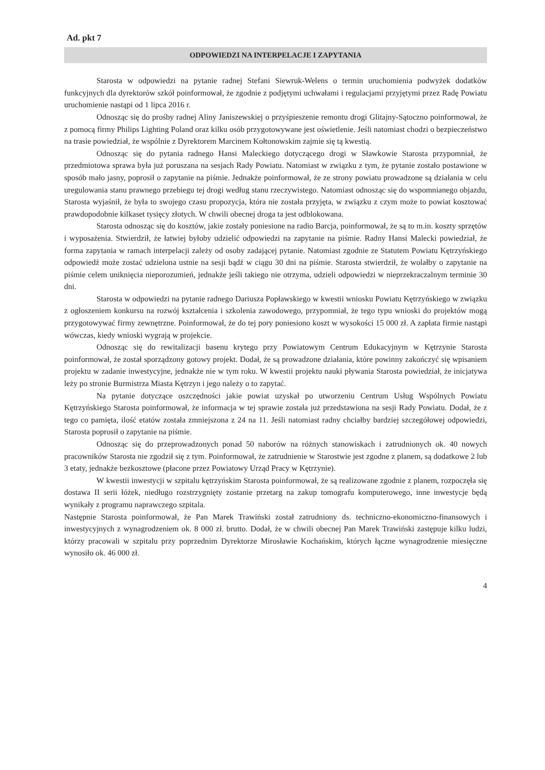Ad. pkt 7
ODPOWIEDZI NA INTERPELACJE I ZAPYTANIA
Starosta w odpowiedzi na pytanie radnej Stefani Siewruk-Welens o termin uruchomienia podwyżek dodatków funkcyjnych dla dyrektorów szkół poinformował, że zgodnie z podjętymi uchwałami i regulacjami przyjętymi przez Radę Powiatu uruchomienie nastąpi od 1 lipca 2016 r.
Odnosząc się do prośby radnej Aliny Janiszewskiej o przyśpieszenie remontu drogi Glitajny-Sątoczno poinformował, że z pomocą firmy Philips Lighting Poland oraz kilku osób przygotowywane jest oświetlenie. Jeśli natomiast chodzi o bezpieczeństwo na trasie powiedział, że wspólnie z Dyrektorem Marcinem Kołtonowskim zajmie się tą kwestią.
Odnosząc się do pytania radnego Hansi Maleckiego dotyczącego drogi w Sławkowie Starosta przypomniał, że przedmiotowa sprawa była już poruszana na sesjach Rady Powiatu. Natomiast w związku z tym, że pytanie zostało postawione w sposób mało jasny, poprosił o zapytanie na piśmie. Jednakże poinformował, że ze strony powiatu prowadzone są działania w celu uregulowania stanu prawnego przebiegu tej drogi według stanu rzeczywistego. Natomiast odnosząc się do wspomnianego objazdu, Starosta wyjaśnił, że była to swojego czasu propozycja, która nie została przyjęta, w związku z czym może to powiat kosztować prawdopodobnie kilkaset tysięcy złotych. W chwili obecnej droga ta jest odblokowana.
Starosta odnosząc się do kosztów, jakie zostały poniesione na radio Barcja, poinformował, że są to m.in. koszty sprzętów i wyposażenia. Stwierdził, że łatwiej byłoby udzielić odpowiedzi na zapytanie na piśmie. Radny Hansi Malecki powiedział, że forma zapytania w ramach interpelacji zależy od osoby zadającej pytanie. Natomiast zgodnie ze Statutem Powiatu Kętrzyńskiego odpowiedź może zostać udzielona ustnie na sesji bądź w ciągu 30 dni na piśmie. Starosta stwierdził, że wolałby o zapytanie na piśmie celem uniknięcia nieporozumień, jednakże jeśli takiego nie otrzyma, udzieli odpowiedzi w nieprzekraczalnym terminie 30 dni.
Starosta w odpowiedzi na pytanie radnego Dariusza Popławskiego w kwestii wniosku Powiatu Kętrzyńskiego w związku z ogłoszeniem konkursu na rozwój kształcenia i szkolenia zawodowego, przypomniał, że tego typu wnioski do projektów mogą przygotowywać firmy zewnętrzne. Poinformował, że do tej pory poniesiono koszt w wysokości 15 000 zł. A zapłata firmie nastąpi wówczas, kiedy wnioski wygrają w projekcie.
Odnosząc się do rewitalizacji basenu krytego przy Powiatowym Centrum Edukacyjnym w Kętrzynie Starosta poinformował, że został sporządzony gotowy projekt. Dodał, że są prowadzone działania, które powinny zakończyć się wpisaniem projektu w zadanie inwestycyjne, jednakże nie w tym roku. W kwestii projektu nauki pływania Starosta powiedział, że inicjatywa leży po stronie Burmistrza Miasta Kętrzyn i jego należy o to zapytać.
Na pytanie dotyczące oszczędności jakie powiat uzyskał po utworzeniu Centrum Usług Wspólnych Powiatu Kętrzyńskiego Starosta poinformował, że informacja w tej sprawie została już przedstawiona na sesji Rady Powiatu. Dodał, że z tego co pamięta, ilość etatów została zmniejszona z 24 na 11. Jeśli natomiast radny chciałby bardziej szczegółowej odpowiedzi, Starosta poprosił o zapytanie na piśmie.
Odnosząc się do przeprowadzonych ponad 50 naborów na różnych stanowiskach i zatrudnionych ok. 40 nowych pracowników Starosta nie zgodził się z tym. Poinformował, że zatrudnienie w Starostwie jest zgodne z planem, są dodatkowe 2 lub 3 etaty, jednakże bezkosztowe (płacone przez Powiatowy Urząd Pracy w Kętrzynie).
W kwestii inwestycji w szpitalu kętrzyńskim Starosta poinformował, że są realizowane zgodnie z planem, rozpoczęła się dostawa II serii łóżek, niedługo rozstrzygnięty zostanie przetarg na zakup tomografu komputerowego, inne inwestycje będą wynikały z programu naprawczego szpitala.
Następnie Starosta poinformował, że Pan Marek Trawiński został zatrudniony ds. techniczno-ekonomiczno-finansowych i inwestycyjnych z wynagrodzeniem ok. 8 000 zł. brutto. Dodał, że w chwili obecnej Pan Marek Trawiński zastępuje kilku ludzi, którzy pracowali w szpitalu przy poprzednim Dyrektorze Mirosławie Kochańskim, których łączne wynagrodzenie miesięczne wynosiło ok. 46 000 zł.
4